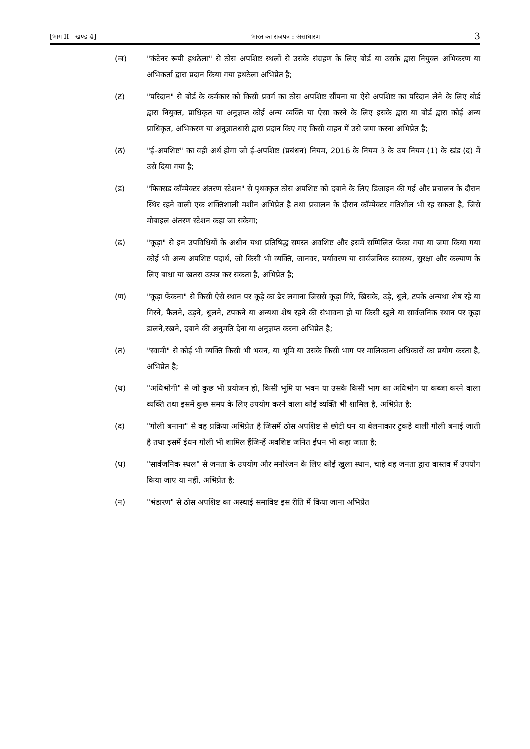[भाग II—खण्ड 4] भारत का राजपत्र : असाधारण 3
(ञ) "कंटेनर रूपी हथठेला" से ठोस अपशिष्ट स्थलों से उसके संग्रहण के लिए बोर्ड या उसके द्वारा नियुक्त अभिकरण या अभिकर्ता द्वारा प्रदान किया गया हथठेला अभिप्रेत है;
(ट) "परिदान" से बोर्ड के कर्मकार को किसी प्रवर्ग का ठोस अपशिष्ट सौंपना या ऐसे अपशिष्ट का परिदान लेने के लिए बोर्ड द्वारा नियुक्त, प्राधिकृत या अनुज्ञप्त कोई अन्य व्यक्ति या ऐसा करने के लिए इसके द्वारा या बोर्ड द्वारा कोई अन्य प्राधिकृत, अभिकरण या अनुज्ञातधारी द्वारा प्रदान किए गए किसी वाहन में उसे जमा करना अभिप्रेत है;
(ठ) "ई-अपशिष्ट" का वही अर्थ होगा जो ई-अपशिष्ट (प्रबंधन) नियम, 2016 के नियम 3 के उप नियम (1) के खंड (द) में उसे दिया गया है;
(ड) "फिक्सड कॉम्पेक्टर अंतरण स्टेशन" से पृथक्कृत ठोस अपशिष्ट को दबाने के लिए डिजाइन की गई और प्रचालन के दौरान स्थिर रहने वाली एक शक्तिशाली मशीन अभिप्रेत है तथा प्रचालन के दौरान कॉम्पेक्टर गतिशील भी रह सकता है, जिसे मोबाइल अंतरण स्टेशन कहा जा सकेगा;
(ढ) "कूड़ा" से इन उपविधियों के अधीन यथा प्रतिषिद्ध समस्त अवशिष्ट और इसमें सम्मिलित फेंका गया या जमा किया गया कोई भी अन्य अपशिष्ट पदार्थ, जो किसी भी व्यक्ति, जानवर, पर्यावरण या सार्वजनिक स्वास्थ्य, सुरक्षा और कल्याण के लिए बाधा या खतरा उत्पन्न कर सकता है, अभिप्रेत है;
(ण) "कूड़ा फेंकना" से किसी ऐसे स्थान पर कूड़े का ढेर लगाना जिससे कूड़ा गिरे, खिसके, उड़े, धुले, टपके अन्यथा शेष रहे या गिरने, फैलने, उड़ने, धुलने, टपकने या अन्यथा शेष रहने की संभावना हो या किसी खुले या सार्वजनिक स्थान पर कूड़ा डालने,रखने, दबाने की अनुमति देना या अनुज्ञप्त करना अभिप्रेत है;
(त) "स्वामी" से कोई भी व्यक्ति किसी भी भवन, या भूमि या उसके किसी भाग पर मालिकाना अधिकारों का प्रयोग करता है, अभिप्रेत है;
(थ) "अधिभोगी" से जो कुछ भी प्रयोजन हो, किसी भूमि या भवन या उसके किसी भाग का अधिभोग या कब्जा करने वाला व्यक्ति तथा इसमें कुछ समय के लिए उपयोग करने वाला कोई व्यक्ति भी शामिल है, अभिप्रेत है;
(द) "गोली बनाना" से वह प्रक्रिया अभिप्रेत है जिसमें ठोस अपशिष्ट से छोटी घन या बेलनाकार टुकड़े वाली गोली बनाई जाती है तथा इसमें ईंधन गोली भी शामिल हैंजिन्हें अवशिष्ट जनित ईंधन भी कहा जाता है;
(ध) "सार्वजनिक स्थल" से जनता के उपयोग और मनोरंजन के लिए कोई खुला स्थान, चाहे वह जनता द्वारा वास्तव में उपयोग किया जाए या नहीं, अभिप्रेत है;
(न) "भंडारण" से ठोस अपशिष्ट का अस्थाई समाविष्ट इस रीति में किया जाना अभिप्रेत